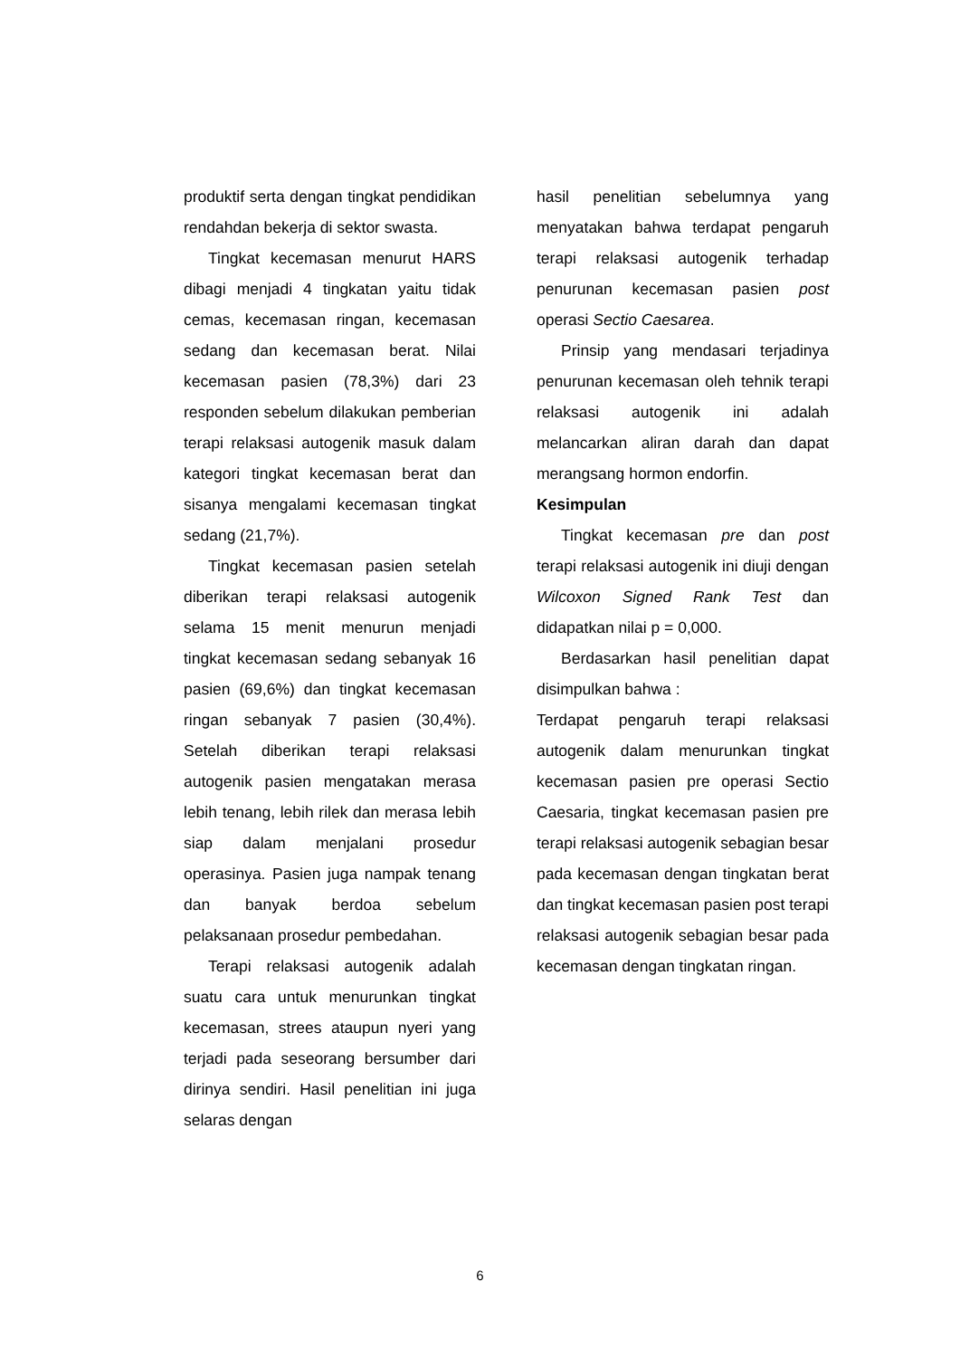produktif serta dengan tingkat pendidikan rendahdan bekerja di sektor swasta.
Tingkat kecemasan menurut HARS dibagi menjadi 4 tingkatan yaitu tidak cemas, kecemasan ringan, kecemasan sedang dan kecemasan berat. Nilai kecemasan pasien (78,3%) dari 23 responden sebelum dilakukan pemberian terapi relaksasi autogenik masuk dalam kategori tingkat kecemasan berat dan sisanya mengalami kecemasan tingkat sedang (21,7%).
Tingkat kecemasan pasien setelah diberikan terapi relaksasi autogenik selama 15 menit menurun menjadi tingkat kecemasan sedang sebanyak 16 pasien (69,6%) dan tingkat kecemasan ringan sebanyak 7 pasien (30,4%). Setelah diberikan terapi relaksasi autogenik pasien mengatakan merasa lebih tenang, lebih rilek dan merasa lebih siap dalam menjalani prosedur operasinya. Pasien juga nampak tenang dan banyak berdoa sebelum pelaksanaan prosedur pembedahan.
Terapi relaksasi autogenik adalah suatu cara untuk menurunkan tingkat kecemasan, strees ataupun nyeri yang terjadi pada seseorang bersumber dari dirinya sendiri. Hasil penelitian ini juga selaras dengan
hasil penelitian sebelumnya yang menyatakan bahwa terdapat pengaruh terapi relaksasi autogenik terhadap penurunan kecemasan pasien post operasi Sectio Caesarea.
Prinsip yang mendasari terjadinya penurunan kecemasan oleh tehnik terapi relaksasi autogenik ini adalah melancarkan aliran darah dan dapat merangsang hormon endorfin.
Kesimpulan
Tingkat kecemasan pre dan post terapi relaksasi autogenik ini diuji dengan Wilcoxon Signed Rank Test dan didapatkan nilai p = 0,000.
Berdasarkan hasil penelitian dapat disimpulkan bahwa :
Terdapat pengaruh terapi relaksasi autogenik dalam menurunkan tingkat kecemasan pasien pre operasi Sectio Caesaria, tingkat kecemasan pasien pre terapi relaksasi autogenik sebagian besar pada kecemasan dengan tingkatan berat dan tingkat kecemasan pasien post terapi relaksasi autogenik sebagian besar pada kecemasan dengan tingkatan ringan.
6